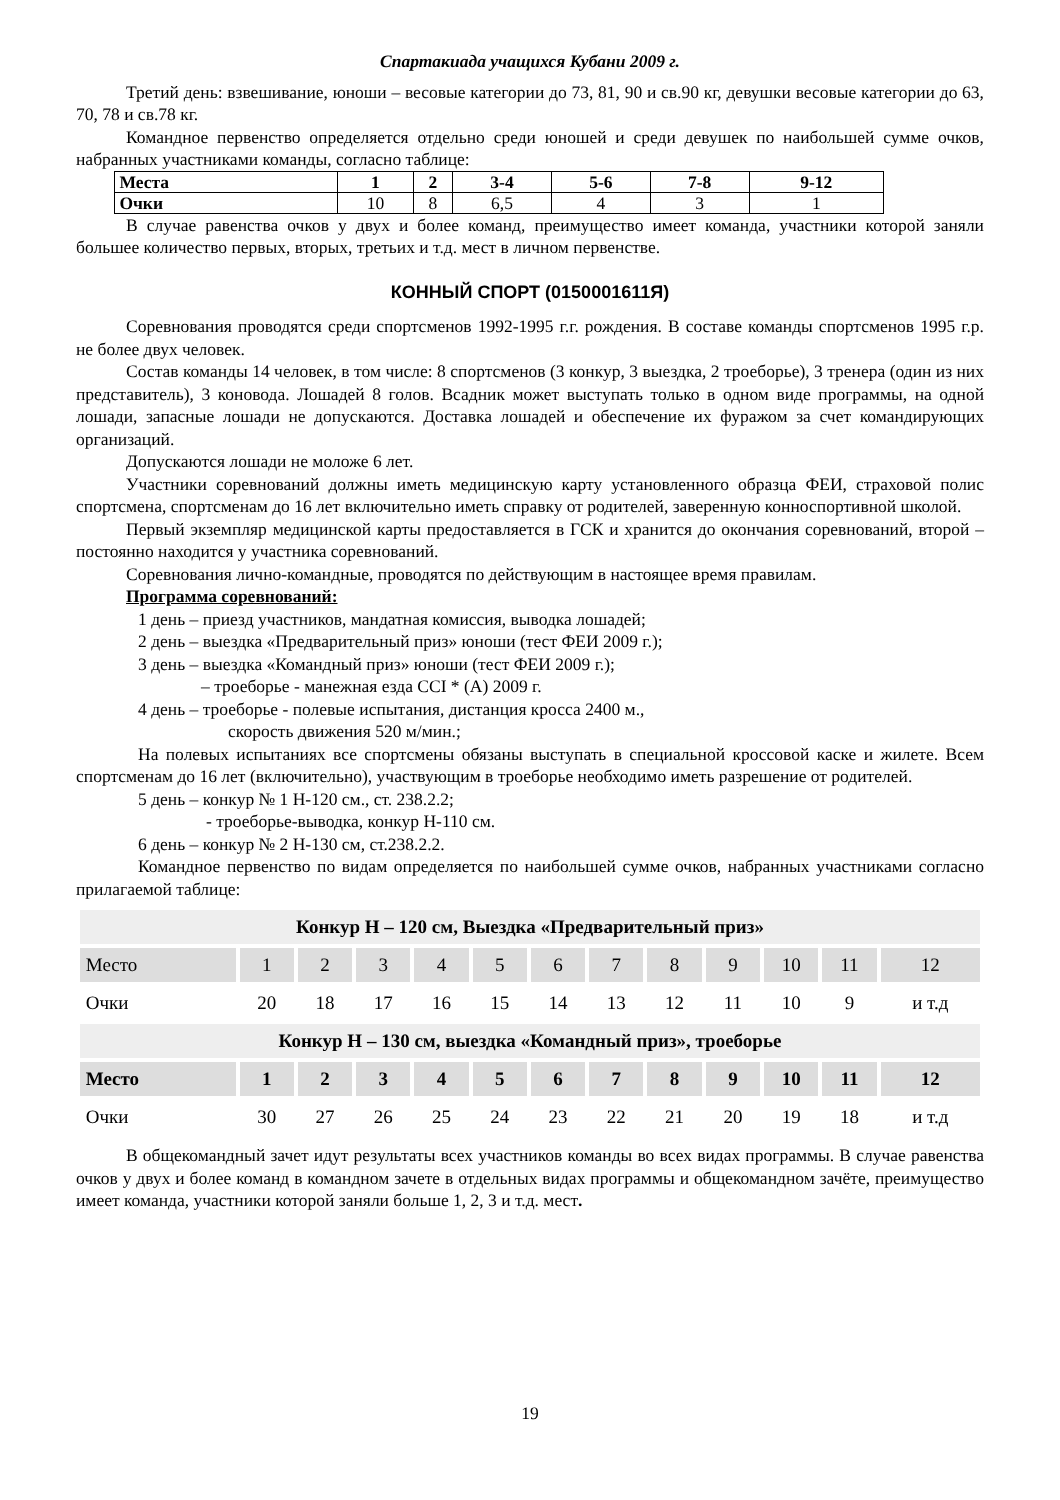Спартакиада учащихся Кубани 2009 г.
Третий день: взвешивание, юноши – весовые категории до 73, 81, 90 и св.90 кг, девушки весовые категории до 63, 70, 78 и св.78 кг.
Командное первенство определяется отдельно среди юношей и среди девушек по наибольшей сумме очков, набранных участниками команды, согласно таблице:
| Места | 1 | 2 | 3-4 | 5-6 | 7-8 | 9-12 |
| Очки | 10 | 8 | 6,5 | 4 | 3 | 1 |
В случае равенства очков у двух и более команд, преимущество имеет команда, участники которой заняли большее количество первых, вторых, третьих и т.д. мест в личном первенстве.
КОННЫЙ СПОРТ (0150001611Я)
Соревнования проводятся среди спортсменов 1992-1995 г.г. рождения. В составе команды спортсменов 1995 г.р. не более двух человек.
Состав команды 14 человек, в том числе: 8 спортсменов (3 конкур, 3 выездка, 2 троеборье), 3 тренера (один из них представитель), 3 коновода. Лошадей 8 голов. Всадник может выступать только в одном виде программы, на одной лошади, запасные лошади не допускаются. Доставка лошадей и обеспечение их фуражом за счет командирующих организаций.
Допускаются лошади не моложе 6 лет.
Участники соревнований должны иметь медицинскую карту установленного образца ФЕИ, страховой полис спортсмена, спортсменам до 16 лет включительно иметь справку от родителей, заверенную конноспортивной школой.
Первый экземпляр медицинской карты предоставляется в ГСК и хранится до окончания соревнований, второй – постоянно находится у участника соревнований.
Соревнования лично-командные, проводятся по действующим в настоящее время правилам.
Программа соревнований:
1 день – приезд участников, мандатная комиссия, выводка лошадей;
2 день – выездка «Предварительный приз» юноши (тест ФЕИ 2009 г.);
3 день – выездка «Командный приз» юноши (тест ФЕИ 2009 г.);
– троеборье - манежная езда CCI * (A) 2009 г.
4 день – троеборье - полевые испытания, дистанция кросса 2400 м.,
скорость движения 520 м/мин.;
На полевых испытаниях все спортсмены обязаны выступать в специальной кроссовой каске и жилете. Всем спортсменам до 16 лет (включительно), участвующим в троеборье необходимо иметь разрешение от родителей.
5 день – конкур № 1 Н-120 см., ст. 238.2.2;
- троеборье-выводка, конкур Н-110 см.
6 день – конкур № 2 Н-130 см, ст.238.2.2.
Командное первенство по видам определяется по наибольшей сумме очков, набранных участниками согласно прилагаемой таблице:
| Конкур Н – 120 см, Выездка «Предварительный приз» | | | | | | | | | | | | |
| Место | 1 | 2 | 3 | 4 | 5 | 6 | 7 | 8 | 9 | 10 | 11 | 12 |
| Очки | 20 | 18 | 17 | 16 | 15 | 14 | 13 | 12 | 11 | 10 | 9 | и т.д |
| Конкур Н – 130 см, выездка «Командный приз», троеборье | | | | | | | | | | | | |
| Место | 1 | 2 | 3 | 4 | 5 | 6 | 7 | 8 | 9 | 10 | 11 | 12 |
| Очки | 30 | 27 | 26 | 25 | 24 | 23 | 22 | 21 | 20 | 19 | 18 | и т.д |
В общекомандный зачет идут результаты всех участников команды во всех видах программы. В случае равенства очков у двух и более команд в командном зачете в отдельных видах программы и общекомандном зачёте, преимущество имеет команда, участники которой заняли больше 1, 2, 3 и т.д. мест.
19